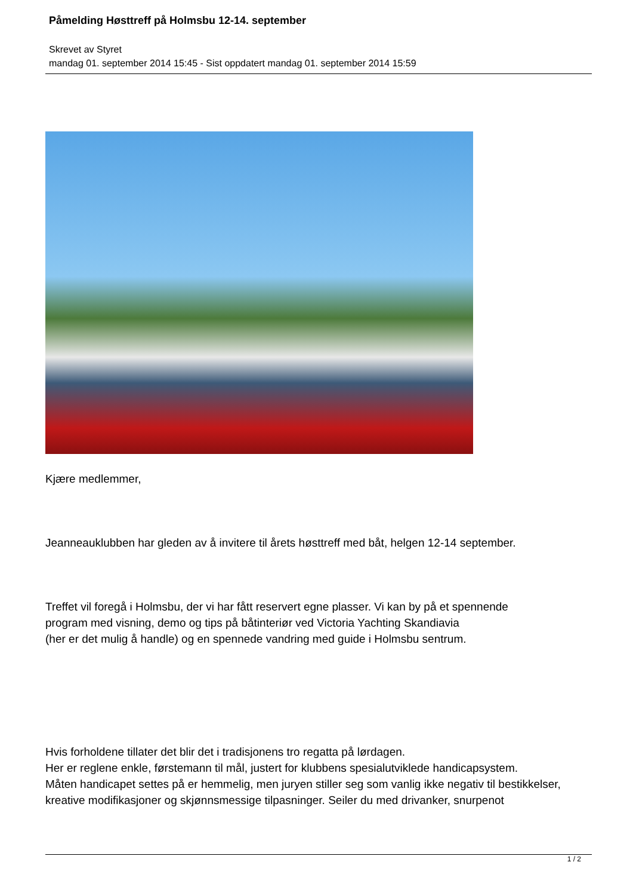Påmelding Høsttreff på Holmsbu 12-14. september
Skrevet av Styret
mandag 01. september 2014 15:45 - Sist oppdatert mandag 01. september 2014 15:59
Kjære medlemmer,
Jeanneauklubben har gleden av å invitere til årets høsttreff med båt, helgen 12-14 september.
Treffet vil foregå i Holmsbu, der vi har fått reservert egne plasser. Vi kan by på et spennende
program med visning, demo og tips på båtinteriør ved Victoria Yachting Skandiavia
(her er det mulig å handle) og en spennede vandring med guide i Holmsbu sentrum.
Hvis forholdene tillater det blir det i tradisjonens tro regatta på lørdagen.
Her er reglene enkle, førstemann til mål, justert for klubbens spesialutviklede handicapsystem.
Måten handicapet settes på er hemmelig, men juryen stiller seg som vanlig ikke negativ til bestikkelser,
kreative modifikasjoner og skjønnsmessige tilpasninger. Seiler du med drivanker, snurpenot
1 / 2